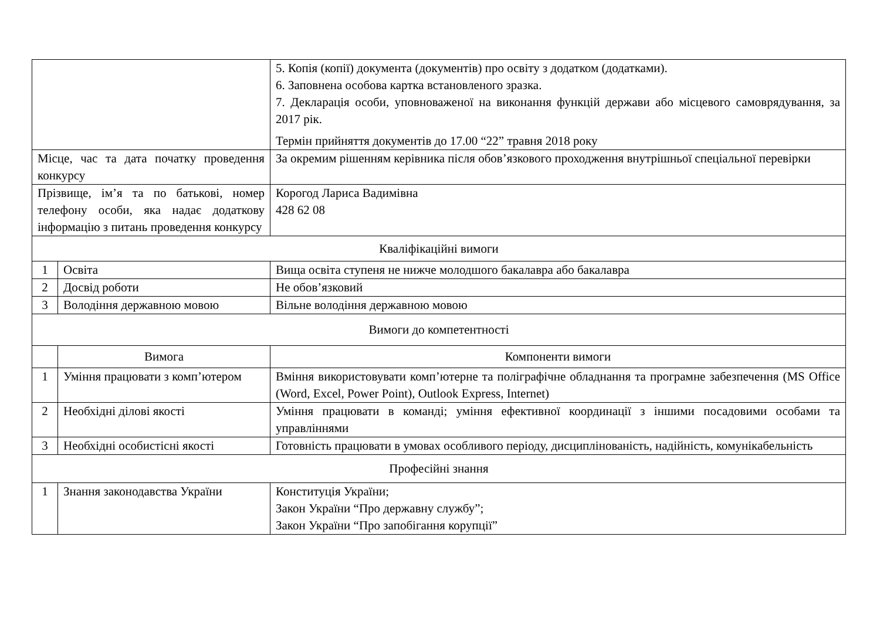| | | 5. Копія (копії) документа (документів) про освіту з додатком (додатками). 6. Заповнена особова картка встановленого зразка. 7. Декларація особи, уповноваженої на виконання функцій держави або місцевого самоврядування, за 2017 рік. Термін прийняття документів до 17.00 “22” травня 2018 року |
| Місце, час та дата початку проведення конкурсу | | За окремим рішенням керівника після обов’язкового проходження внутрішньої спеціальної перевірки |
| Прізвище, ім’я та по батькові, номер телефону особи, яка надає додаткову інформацію з питань проведення конкурсу | | Корогод Лариса Вадимівна 428 62 08 |
| Кваліфікаційні вимоги | | |
| 1 | Освіта | Вища освіта ступеня не нижче молодшого бакалавра або бакалавра |
| 2 | Досвід роботи | Не обов’язковий |
| 3 | Володіння державною мовою | Вільне володіння державною мовою |
| Вимоги до компетентності | | |
| | Вимога | Компоненти вимоги |
| 1 | Уміння працювати з комп’ютером | Вміння використовувати комп’ютерне та поліграфічне обладнання та програмне забезпечення (MS Office (Word, Excel, Power Point), Outlook Express, Internet) |
| 2 | Необхідні ділові якості | Уміння працювати в команді; уміння ефективної координації з іншими посадовими особами та управліннями |
| 3 | Необхідні особистісні якості | Готовність працювати в умовах особливого періоду, дисциплінованість, надійність, комунікабельність |
| Професійні знання | | |
| 1 | Знання законодавства України | Конституція України; Закон України “Про державну службу”; Закон України “Про запобігання корупції” |